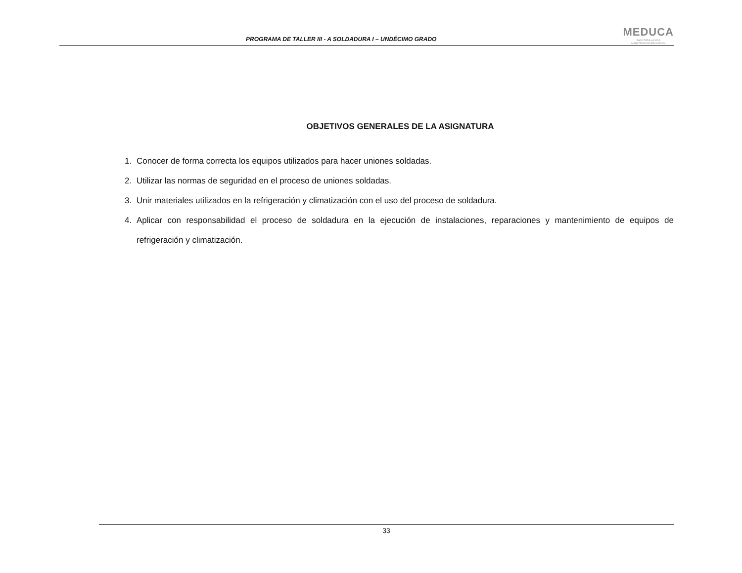PROGRAMA DE TALLER III - A SOLDADURA I – UNDÉCIMO GRADO
MEDUCA
PARA TODA LA VIDA
MINISTERIO DE EDUCACIÓN
OBJETIVOS GENERALES DE LA ASIGNATURA
1. Conocer de forma correcta los equipos utilizados para hacer uniones soldadas.
2. Utilizar las normas de seguridad en el proceso de uniones soldadas.
3. Unir materiales utilizados en la refrigeración y climatización con el uso del proceso de soldadura.
4. Aplicar con responsabilidad el proceso de soldadura en la ejecución de instalaciones, reparaciones y mantenimiento de equipos de refrigeración y climatización.
33